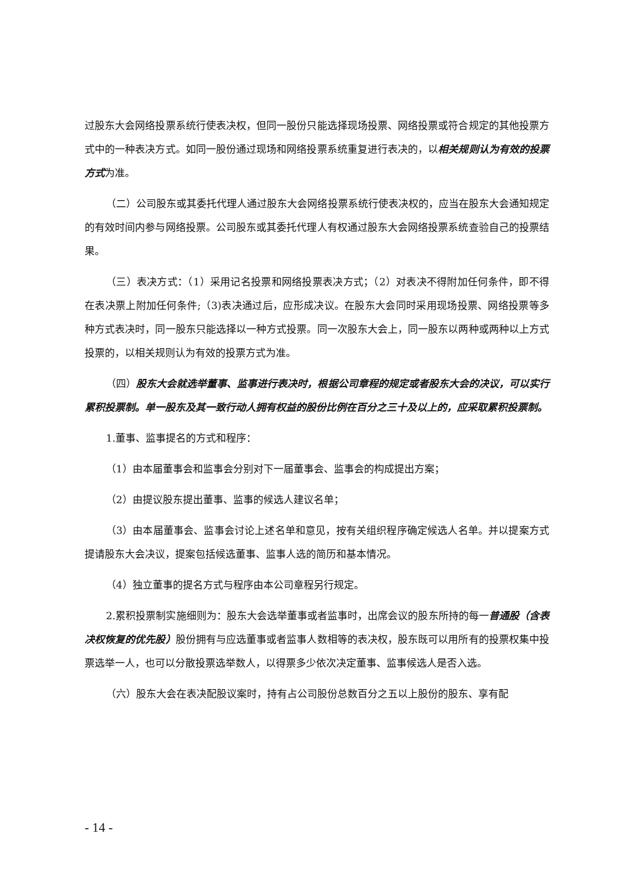过股东大会网络投票系统行使表决权，但同一股份只能选择现场投票、网络投票或符合规定的其他投票方式中的一种表决方式。如同一股份通过现场和网络投票系统重复进行表决的，以相关规则认为有效的投票方式为准。
（二）公司股东或其委托代理人通过股东大会网络投票系统行使表决权的，应当在股东大会通知规定的有效时间内参与网络投票。公司股东或其委托代理人有权通过股东大会网络投票系统查验自己的投票结果。
（三）表决方式：（1）采用记名投票和网络投票表决方式；（2）对表决不得附加任何条件，即不得在表决票上附加任何条件;（3)表决通过后，应形成决议。在股东大会同时采用现场投票、网络投票等多种方式表决时，同一股东只能选择以一种方式投票。同一次股东大会上，同一股东以两种或两种以上方式投票的，以相关规则认为有效的投票方式为准。
（四）股东大会就选举董事、监事进行表决时，根据公司章程的规定或者股东大会的决议，可以实行累积投票制。单一股东及其一致行动人拥有权益的股份比例在百分之三十及以上的，应采取累积投票制。
1.董事、监事提名的方式和程序：
（1）由本届董事会和监事会分别对下一届董事会、监事会的构成提出方案；
（2）由提议股东提出董事、监事的候选人建议名单；
（3）由本届董事会、监事会讨论上述名单和意见，按有关组织程序确定候选人名单。并以提案方式提请股东大会决议，提案包括候选董事、监事人选的简历和基本情况。
（4）独立董事的提名方式与程序由本公司章程另行规定。
2.累积投票制实施细则为：股东大会选举董事或者监事时，出席会议的股东所持的每一普通股（含表决权恢复的优先股）股份拥有与应选董事或者监事人数相等的表决权，股东既可以用所有的投票权集中投票选举一人，也可以分散投票选举数人，以得票多少依次决定董事、监事候选人是否入选。
（六）股东大会在表决配股议案时，持有占公司股份总数百分之五以上股份的股东、享有配
- 14 -